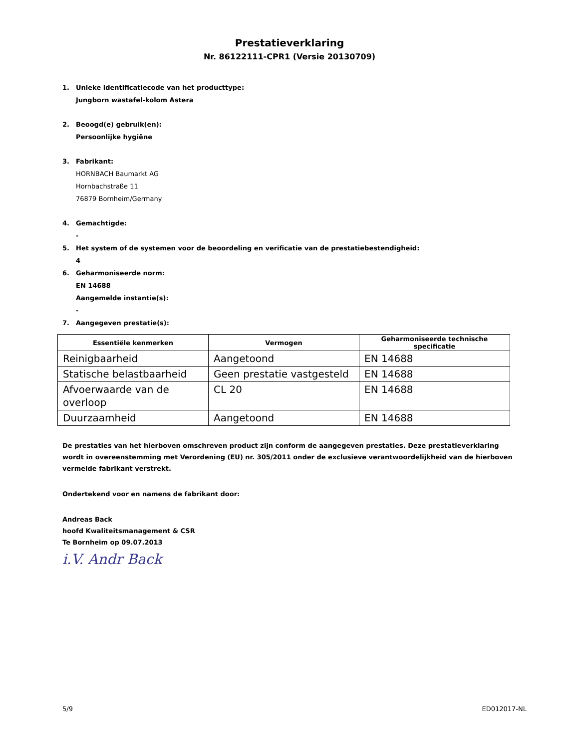Prestatieverklaring
Nr. 86122111-CPR1 (Versie 20130709)
1. Unieke identificatiecode van het producttype:
Jungborn wastafel-kolom Astera
2. Beoogd(e) gebruik(en):
Persoonlijke hygiëne
3. Fabrikant:
HORNBACH Baumarkt AG
Hornbachstraße 11
76879 Bornheim/Germany
4. Gemachtigde:
-
5. Het system of de systemen voor de beoordeling en verificatie van de prestatiebestendigheid:
4
6. Geharmoniseerde norm:
EN 14688
Aangemelde instantie(s):
-
7. Aangegeven prestatie(s):
| Essentiële kenmerken | Vermogen | Geharmoniseerde technische specificatie |
| --- | --- | --- |
| Reinigbaarheid | Aangetoond | EN 14688 |
| Statische belastbaarheid | Geen prestatie vastgesteld | EN 14688 |
| Afvoerwaarde van de overloop | CL 20 | EN 14688 |
| Duurzaamheid | Aangetoond | EN 14688 |
De prestaties van het hierboven omschreven product zijn conform de aangegeven prestaties. Deze prestatieverklaring wordt in overeenstemming met Verordening (EU) nr. 305/2011 onder de exclusieve verantwoordelijkheid van de hierboven vermelde fabrikant verstrekt.
Ondertekend voor en namens de fabrikant door:
Andreas Back
hoofd Kwaliteitsmanagement & CSR
Te Bornheim op 09.07.2013
i.V. Andr Back
5/9 ED012017-NL